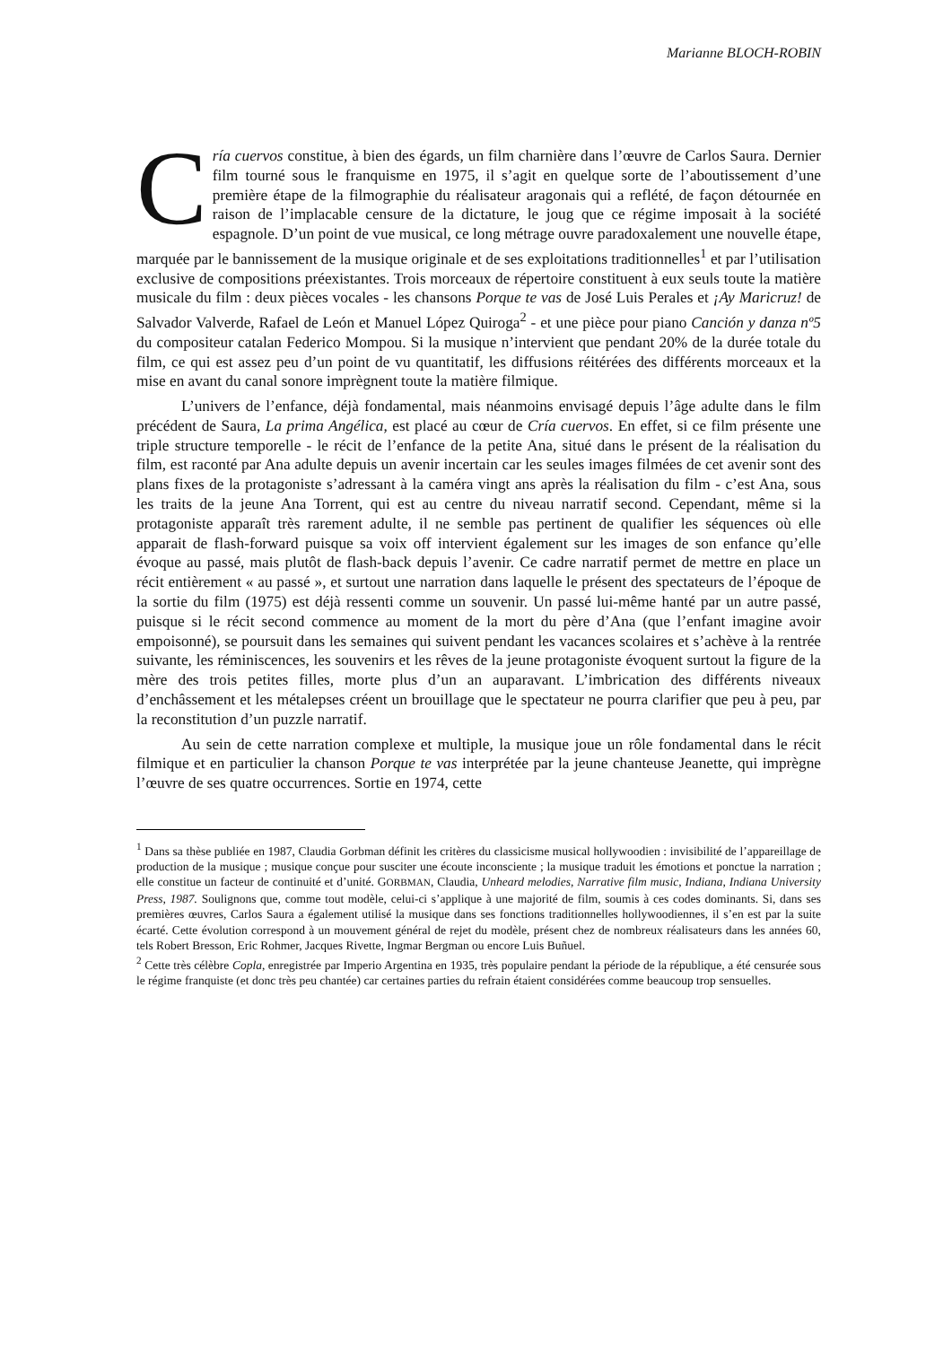Marianne BLOCH-ROBIN
Cría cuervos constitue, à bien des égards, un film charnière dans l’œuvre de Carlos Saura. Dernier film tourné sous le franquisme en 1975, il s’agit en quelque sorte de l’aboutissement d’une première étape de la filmographie du réalisateur aragonais qui a reflété, de façon détournée en raison de l’implacable censure de la dictature, le joug que ce régime imposait à la société espagnole. D’un point de vue musical, ce long métrage ouvre paradoxalement une nouvelle étape, marquée par le bannissement de la musique originale et de ses exploitations traditionnelles<sup>1</sup> et par l’utilisation exclusive de compositions préexistantes. Trois morceaux de répertoire constituent à eux seuls toute la matière musicale du film : deux pièces vocales - les chansons Porque te vas de José Luis Perales et ¡Ay Maricruz! de Salvador Valverde, Rafael de León et Manuel López Quiroga<sup>2</sup> - et une pièce pour piano Canción y danza nº5 du compositeur catalan Federico Mompou. Si la musique n’intervient que pendant 20% de la durée totale du film, ce qui est assez peu d’un point de vu quantitatif, les diffusions réitérées des différents morceaux et la mise en avant du canal sonore imprègnent toute la matière filmique.
L’univers de l’enfance, déjà fondamental, mais néanmoins envisagé depuis l’âge adulte dans le film précédent de Saura, La prima Angélica, est placé au cœur de Cría cuervos. En effet, si ce film présente une triple structure temporelle - le récit de l’enfance de la petite Ana, situé dans le présent de la réalisation du film, est raconté par Ana adulte depuis un avenir incertain car les seules images filmées de cet avenir sont des plans fixes de la protagoniste s’adressant à la caméra vingt ans après la réalisation du film - c’est Ana, sous les traits de la jeune Ana Torrent, qui est au centre du niveau narratif second. Cependant, même si la protagoniste apparaît très rarement adulte, il ne semble pas pertinent de qualifier les séquences où elle apparait de flash-forward puisque sa voix off intervient également sur les images de son enfance qu’elle évoque au passé, mais plutôt de flash-back depuis l’avenir. Ce cadre narratif permet de mettre en place un récit entièrement « au passé », et surtout une narration dans laquelle le présent des spectateurs de l’époque de la sortie du film (1975) est déjà ressenti comme un souvenir. Un passé lui-même hanté par un autre passé, puisque si le récit second commence au moment de la mort du père d’Ana (que l’enfant imagine avoir empoisonné), se poursuit dans les semaines qui suivent pendant les vacances scolaires et s’achève à la rentrée suivante, les réminiscences, les souvenirs et les rêves de la jeune protagoniste évoquent surtout la figure de la mère des trois petites filles, morte plus d’un an auparavant. L’imbrication des différents niveaux d’enchâssement et les métalepses créent un brouillage que le spectateur ne pourra clarifier que peu à peu, par la reconstitution d’un puzzle narratif.
Au sein de cette narration complexe et multiple, la musique joue un rôle fondamental dans le récit filmique et en particulier la chanson Porque te vas interprétée par la jeune chanteuse Jeanette, qui imprègne l’œuvre de ses quatre occurrences. Sortie en 1974, cette
<sup>1</sup> Dans sa thèse publiée en 1987, Claudia Gorbman définit les critères du classicisme musical hollywoodien : invisibilité de l’appareillage de production de la musique ; musique conçue pour susciter une écoute inconsciente ; la musique traduit les émotions et ponctue la narration ; elle constitue un facteur de continuité et d’unité. GORBMAN, Claudia, Unheard melodies, Narrative film music, Indiana, Indiana University Press, 1987. Soulignons que, comme tout modèle, celui-ci s’applique à une majorité de film, soumis à ces codes dominants. Si, dans ses premières œuvres, Carlos Saura a également utilisé la musique dans ses fonctions traditionnelles hollywoodiennes, il s’en est par la suite écarté. Cette évolution correspond à un mouvement général de rejet du modèle, présent chez de nombreux réalisateurs dans les années 60, tels Robert Bresson, Eric Rohmer, Jacques Rivette, Ingmar Bergman ou encore Luis Buñuel.
<sup>2</sup> Cette très célèbre Copla, enregistrée par Imperio Argentina en 1935, très populaire pendant la période de la république, a été censurée sous le régime franquiste (et donc très peu chantée) car certaines parties du refrain étaient considérées comme beaucoup trop sensuelles.